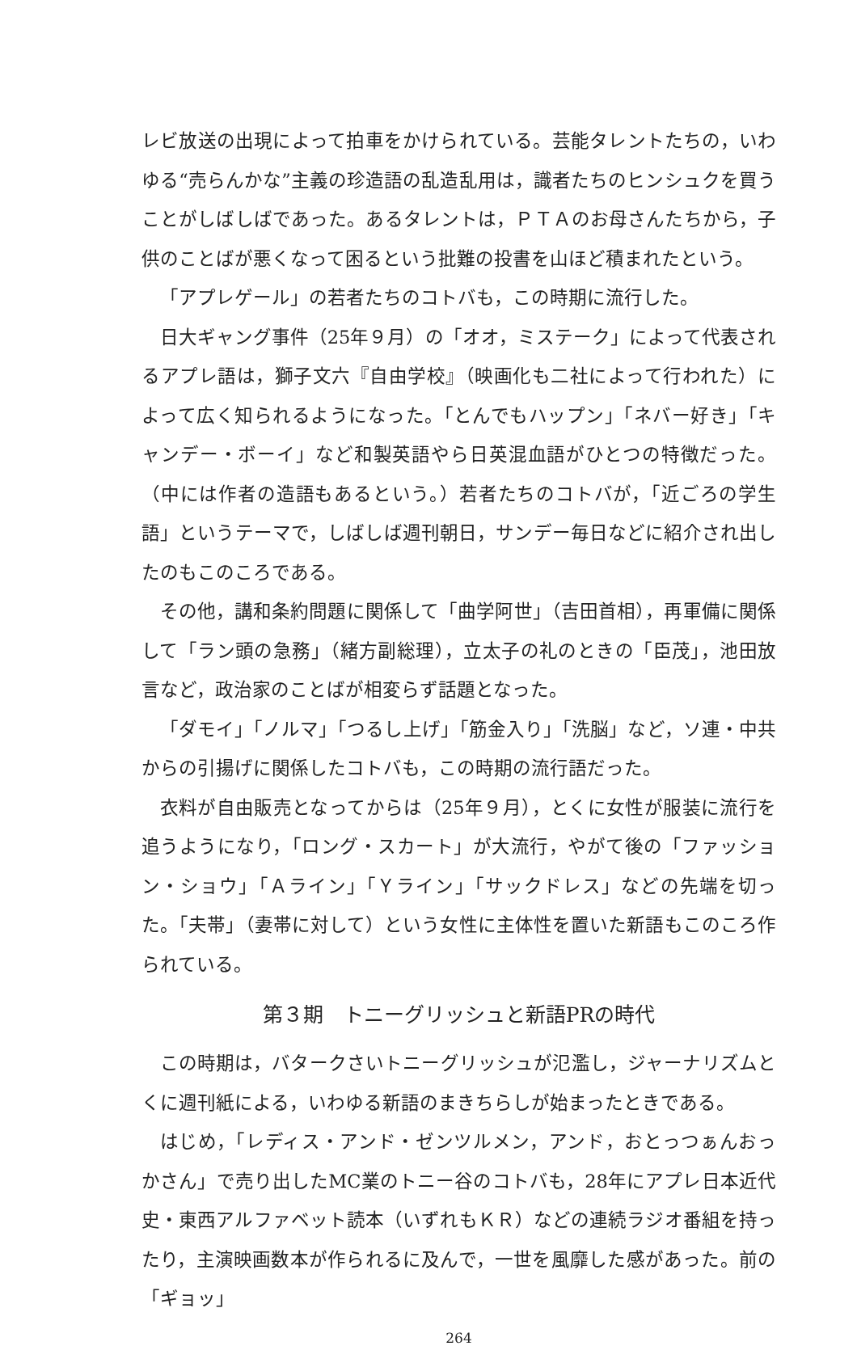レビ放送の出現によって拍車をかけられている。芸能タレントたちの，いわゆる“売らんかな”主義の珍造語の乱造乱用は，識者たちのヒンシュクを買うことがしばしばであった。あるタレントは，ＰＴＡのお母さんたちから，子供のことばが悪くなって困るという批難の投書を山ほど積まれたという。
「アプレゲール」の若者たちのコトバも，この時期に流行した。
日大ギャング事件（25年９月）の「オオ，ミステーク」によって代表されるアプレ語は，獅子文六『自由学校』（映画化も二社によって行われた）によって広く知られるようになった。「とんでもハップン」「ネバー好き」「キャンデー・ボーイ」など和製英語やら日英混血語がひとつの特徴だった。（中には作者の造語もあるという。）若者たちのコトバが，「近ごろの学生語」というテーマで，しばしば週刊朝日，サンデー毎日などに紹介され出したのもこのころである。
その他，講和条約問題に関係して「曲学阿世」（吉田首相），再軍備に関係して「ラン頭の急務」（緒方副総理），立太子の礼のときの「臣茂」，池田放言など，政治家のことばが相変らず話題となった。
「ダモイ」「ノルマ」「つるし上げ」「筋金入り」「洗脳」など，ソ連・中共からの引揚げに関係したコトバも，この時期の流行語だった。
衣料が自由販売となってからは（25年９月），とくに女性が服装に流行を追うようになり，「ロング・スカート」が大流行，やがて後の「ファッション・ショウ」「Ａライン」「Ｙライン」「サックドレス」などの先端を切った。「夫帯」（妻帯に対して）という女性に主体性を置いた新語もこのころ作られている。
第３期　トニーグリッシュと新語PRの時代
この時期は，バタークさいトニーグリッシュが氾濫し，ジャーナリズムとくに週刊紙による，いわゆる新語のまきちらしが始まったときである。
はじめ，「レディス・アンド・ゼンツルメン，アンド，おとっつぁんおっかさん」で売り出したMC業のトニー谷のコトバも，28年にアプレ日本近代史・東西アルファベット読本（いずれもＫＲ）などの連続ラジオ番組を持ったり，主演映画数本が作られるに及んで，一世を風靡した感があった。前の「ギョッ」
264